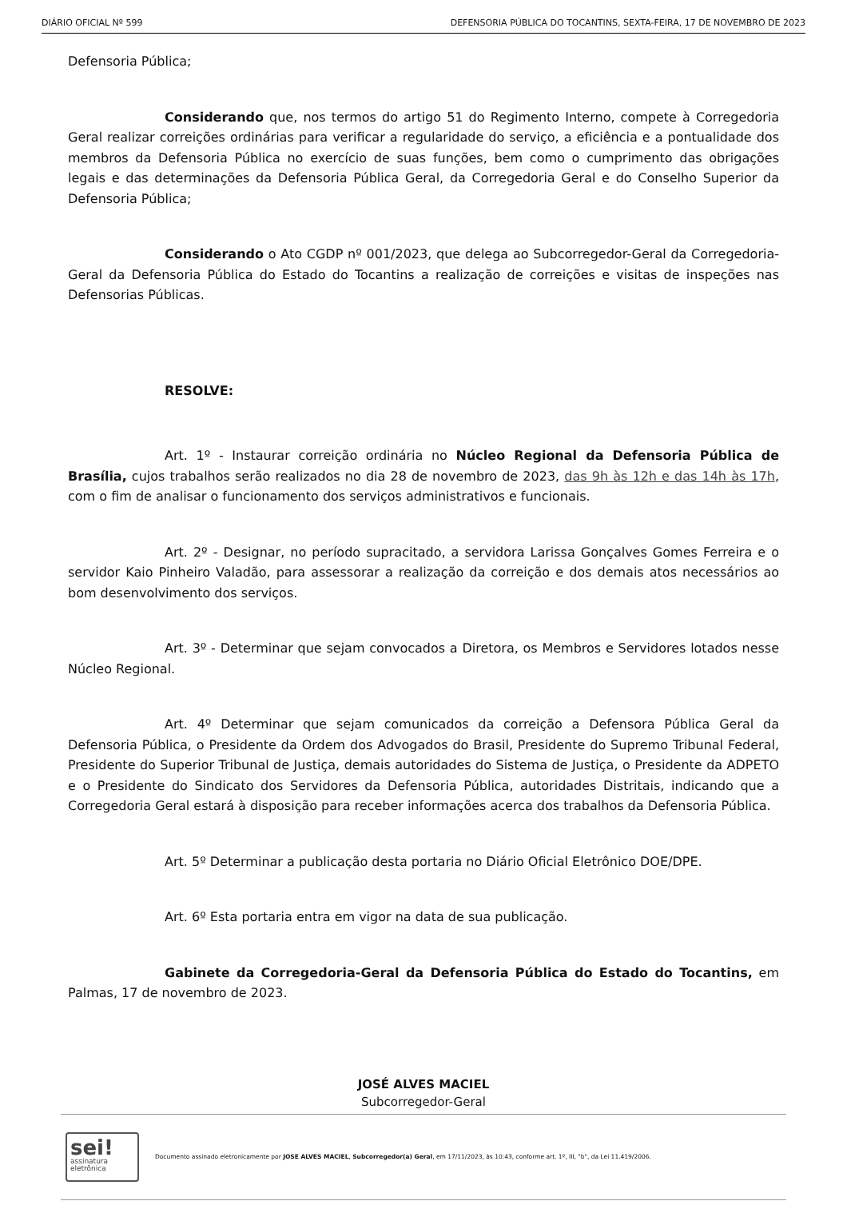DIÁRIO OFICIAL Nº 599 DEFENSORIA PÚBLICA DO TOCANTINS, SEXTA-FEIRA, 17 DE NOVEMBRO DE 2023
Defensoria Pública;
Considerando que, nos termos do artigo 51 do Regimento Interno, compete à Corregedoria Geral realizar correições ordinárias para verificar a regularidade do serviço, a eficiência e a pontualidade dos membros da Defensoria Pública no exercício de suas funções, bem como o cumprimento das obrigações legais e das determinações da Defensoria Pública Geral, da Corregedoria Geral e do Conselho Superior da Defensoria Pública;
Considerando o Ato CGDP nº 001/2023, que delega ao Subcorregedor-Geral da Corregedoria-Geral da Defensoria Pública do Estado do Tocantins a realização de correições e visitas de inspeções nas Defensorias Públicas.
RESOLVE:
Art. 1º - Instaurar correição ordinária no Núcleo Regional da Defensoria Pública de Brasília, cujos trabalhos serão realizados no dia 28 de novembro de 2023, das 9h às 12h e das 14h às 17h, com o fim de analisar o funcionamento dos serviços administrativos e funcionais.
Art. 2º - Designar, no período supracitado, a servidora Larissa Gonçalves Gomes Ferreira e o servidor Kaio Pinheiro Valadão, para assessorar a realização da correição e dos demais atos necessários ao bom desenvolvimento dos serviços.
Art. 3º - Determinar que sejam convocados a Diretora, os Membros e Servidores lotados nesse Núcleo Regional.
Art. 4º Determinar que sejam comunicados da correição a Defensora Pública Geral da Defensoria Pública, o Presidente da Ordem dos Advogados do Brasil, Presidente do Supremo Tribunal Federal, Presidente do Superior Tribunal de Justiça, demais autoridades do Sistema de Justiça, o Presidente da ADPETO e o Presidente do Sindicato dos Servidores da Defensoria Pública, autoridades Distritais, indicando que a Corregedoria Geral estará à disposição para receber informações acerca dos trabalhos da Defensoria Pública.
Art. 5º Determinar a publicação desta portaria no Diário Oficial Eletrônico DOE/DPE.
Art. 6º Esta portaria entra em vigor na data de sua publicação.
Gabinete da Corregedoria-Geral da Defensoria Pública do Estado do Tocantins, em Palmas, 17 de novembro de 2023.
JOSÉ ALVES MACIEL
Subcorregedor-Geral
sei!
assinatura
eletrônica
Documento assinado eletronicamente por JOSE ALVES MACIEL, Subcorregedor(a) Geral, em 17/11/2023, às 10:43, conforme art. 1º, III, "b", da Lei 11.419/2006.